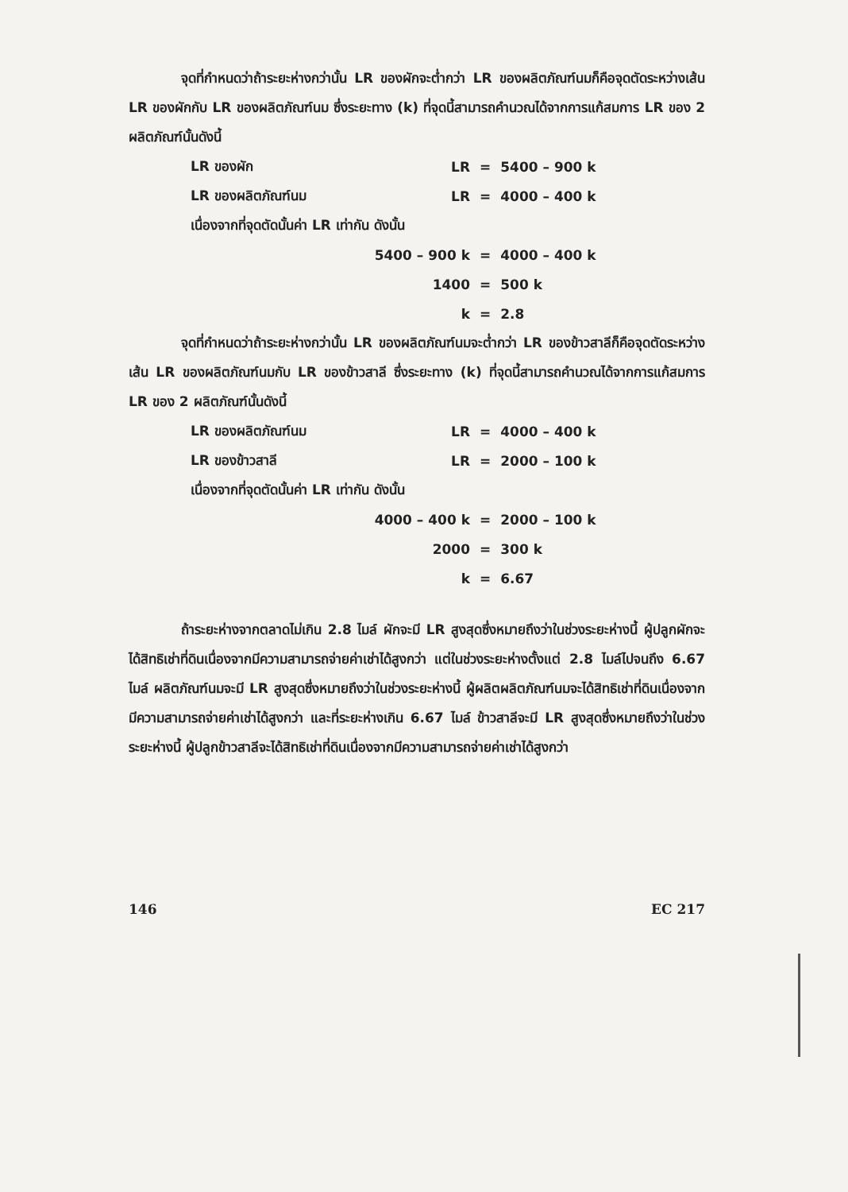จุดที่กำหนดว่าถ้าระยะห่างกว่านั้น LR ของผักจะต่ำกว่า LR ของผลิตภัณฑ์นมก็คือจุดตัดระหว่างเส้น LR ของผักกับ LR ของผลิตภัณฑ์นม ซึ่งระยะทาง (k) ที่จุดนี้สามารถคำนวณได้จากการแก้สมการ LR ของ 2 ผลิตภัณฑ์นั้นดังนี้
| LR ของผัก | LR | = | 5400 – 900 k |
| LR ของผลิตภัณฑ์นม | LR | = | 4000 – 400 k |
| เนื่องจากที่จุดตัดนั้นค่า LR เท่ากัน ดังนั้น | | | |
| | 5400 – 900 k | = | 4000 – 400 k |
| | 1400 | = | 500 k |
| | k | = | 2.8 |
จุดที่กำหนดว่าถ้าระยะห่างกว่านั้น LR ของผลิตภัณฑ์นมจะต่ำกว่า LR ของข้าวสาลีก็คือจุดตัดระหว่างเส้น LR ของผลิตภัณฑ์นมกับ LR ของข้าวสาลี ซึ่งระยะทาง (k) ที่จุดนี้สามารถคำนวณได้จากการแก้สมการ LR ของ 2 ผลิตภัณฑ์นั้นดังนี้
| LR ของผลิตภัณฑ์นม | LR | = | 4000 – 400 k |
| LR ของข้าวสาลี | LR | = | 2000 – 100 k |
| เนื่องจากที่จุดตัดนั้นค่า LR เท่ากัน ดังนั้น | | | |
| | 4000 – 400 k | = | 2000 – 100 k |
| | 2000 | = | 300 k |
| | k | = | 6.67 |
ถ้าระยะห่างจากตลาดไม่เกิน 2.8 ไมล์ ผักจะมี LR สูงสุดซึ่งหมายถึงว่าในช่วงระยะห่างนี้ ผู้ปลูกผักจะได้สิทธิเช่าที่ดินเนื่องจากมีความสามารถจ่ายค่าเช่าได้สูงกว่า แต่ในช่วงระยะห่างตั้งแต่ 2.8 ไมล์ไปจนถึง 6.67 ไมล์ ผลิตภัณฑ์นมจะมี LR สูงสุดซึ่งหมายถึงว่าในช่วงระยะห่างนี้ ผู้ผลิตผลิตภัณฑ์นมจะได้สิทธิเช่าที่ดินเนื่องจากมีความสามารถจ่ายค่าเช่าได้สูงกว่า และที่ระยะห่างเกิน 6.67 ไมล์ ข้าวสาลีจะมี LR สูงสุดซึ่งหมายถึงว่าในช่วงระยะห่างนี้ ผู้ปลูกข้าวสาลีจะได้สิทธิเช่าที่ดินเนื่องจากมีความสามารถจ่ายค่าเช่าได้สูงกว่า
146 EC 217